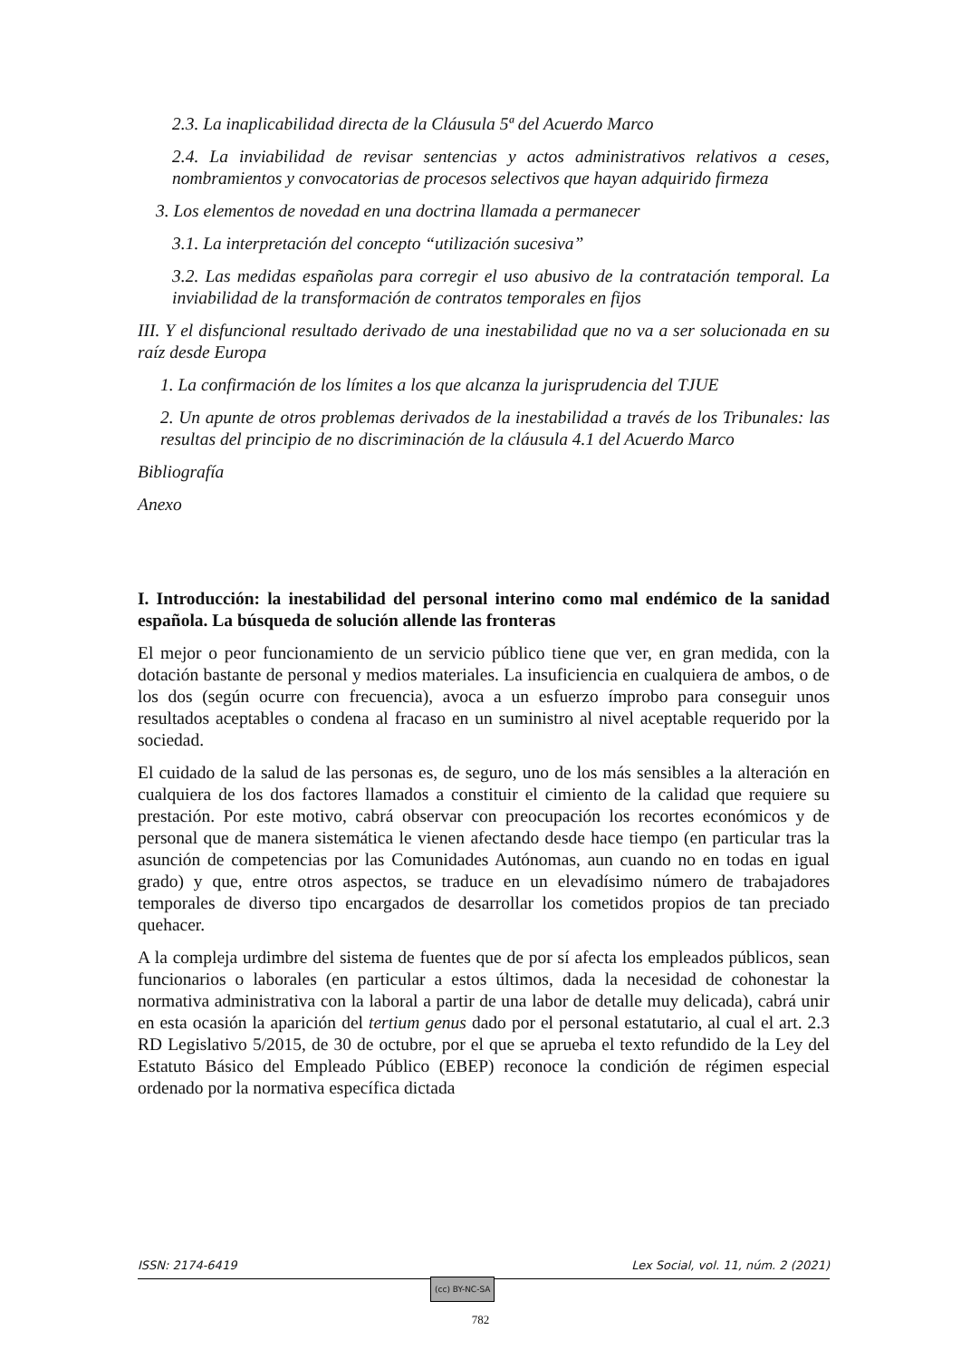2.3. La inaplicabilidad directa de la Cláusula 5ª del Acuerdo Marco
2.4. La inviabilidad de revisar sentencias y actos administrativos relativos a ceses, nombramientos y convocatorias de procesos selectivos que hayan adquirido firmeza
3. Los elementos de novedad en una doctrina llamada a permanecer
3.1. La interpretación del concepto “utilización sucesiva”
3.2. Las medidas españolas para corregir el uso abusivo de la contratación temporal. La inviabilidad de la transformación de contratos temporales en fijos
III. Y el disfuncional resultado derivado de una inestabilidad que no va a ser solucionada en su raíz desde Europa
1. La confirmación de los límites a los que alcanza la jurisprudencia del TJUE
2. Un apunte de otros problemas derivados de la inestabilidad a través de los Tribunales: las resultas del principio de no discriminación de la cláusula 4.1 del Acuerdo Marco
Bibliografía
Anexo
I. Introducción: la inestabilidad del personal interino como mal endémico de la sanidad española. La búsqueda de solución allende las fronteras
El mejor o peor funcionamiento de un servicio público tiene que ver, en gran medida, con la dotación bastante de personal y medios materiales. La insuficiencia en cualquiera de ambos, o de los dos (según ocurre con frecuencia), avoca a un esfuerzo ímprobo para conseguir unos resultados aceptables o condena al fracaso en un suministro al nivel aceptable requerido por la sociedad.
El cuidado de la salud de las personas es, de seguro, uno de los más sensibles a la alteración en cualquiera de los dos factores llamados a constituir el cimiento de la calidad que requiere su prestación. Por este motivo, cabrá observar con preocupación los recortes económicos y de personal que de manera sistemática le vienen afectando desde hace tiempo (en particular tras la asunción de competencias por las Comunidades Autónomas, aun cuando no en todas en igual grado) y que, entre otros aspectos, se traduce en un elevadísimo número de trabajadores temporales de diverso tipo encargados de desarrollar los cometidos propios de tan preciado quehacer.
A la compleja urdimbre del sistema de fuentes que de por sí afecta los empleados públicos, sean funcionarios o laborales (en particular a estos últimos, dada la necesidad de cohonestar la normativa administrativa con la laboral a partir de una labor de detalle muy delicada), cabrá unir en esta ocasión la aparición del tertium genus dado por el personal estatutario, al cual el art. 2.3 RD Legislativo 5/2015, de 30 de octubre, por el que se aprueba el texto refundido de la Ley del Estatuto Básico del Empleado Público (EBEP) reconoce la condición de régimen especial ordenado por la normativa específica dictada
ISSN: 2174-6419 Lex Social, vol. 11, núm. 2 (2021)
(cc) BY-NC-SA
782